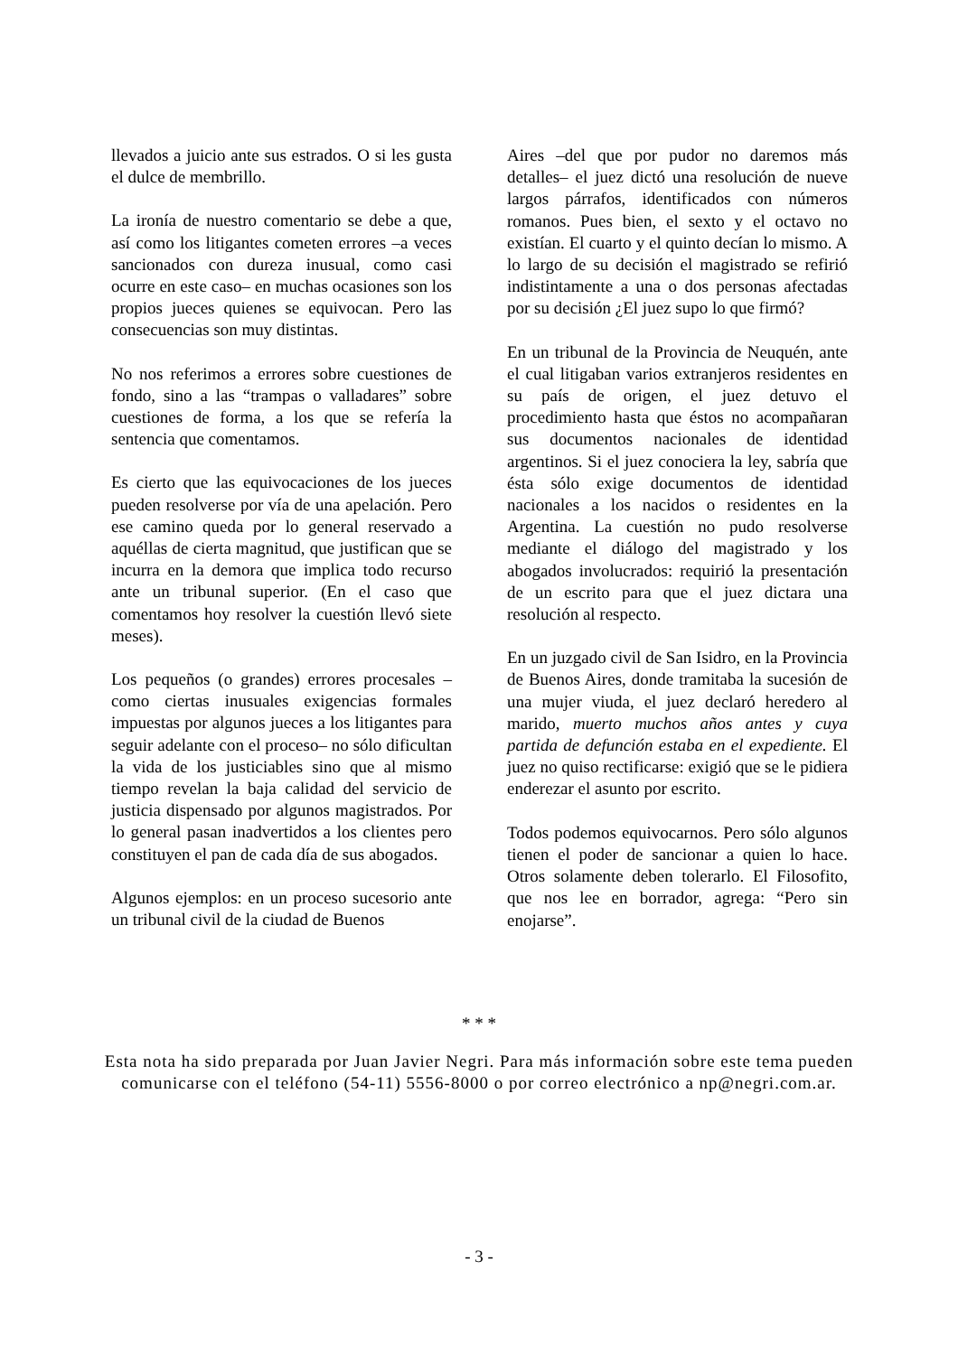llevados a juicio ante sus estrados. O si les gusta el dulce de membrillo.
La ironía de nuestro comentario se debe a que, así como los litigantes cometen errores –a veces sancionados con dureza inusual, como casi ocurre en este caso– en muchas ocasiones son los propios jueces quienes se equivocan. Pero las consecuencias son muy distintas.
No nos referimos a errores sobre cuestiones de fondo, sino a las “trampas o valladares” sobre cuestiones de forma, a los que se refería la sentencia que comentamos.
Es cierto que las equivocaciones de los jueces pueden resolverse por vía de una apelación. Pero ese camino queda por lo general reservado a aquéllas de cierta magnitud, que justifican que se incurra en la demora que implica todo recurso ante un tribunal superior. (En el caso que comentamos hoy resolver la cuestión llevó siete meses).
Los pequeños (o grandes) errores procesales –como ciertas inusuales exigencias formales impuestas por algunos jueces a los litigantes para seguir adelante con el proceso– no sólo dificultan la vida de los justiciables sino que al mismo tiempo revelan la baja calidad del servicio de justicia dispensado por algunos magistrados. Por lo general pasan inadvertidos a los clientes pero constituyen el pan de cada día de sus abogados.
Algunos ejemplos: en un proceso sucesorio ante un tribunal civil de la ciudad de Buenos
Aires –del que por pudor no daremos más detalles– el juez dictó una resolución de nueve largos párrafos, identificados con números romanos. Pues bien, el sexto y el octavo no existían. El cuarto y el quinto decían lo mismo. A lo largo de su decisión el magistrado se refirió indistintamente a una o dos personas afectadas por su decisión ¿El juez supo lo que firmó?
En un tribunal de la Provincia de Neuquén, ante el cual litigaban varios extranjeros residentes en su país de origen, el juez detuvo el procedimiento hasta que éstos no acompañaran sus documentos nacionales de identidad argentinos. Si el juez conociera la ley, sabría que ésta sólo exige documentos de identidad nacionales a los nacidos o residentes en la Argentina. La cuestión no pudo resolverse mediante el diálogo del magistrado y los abogados involucrados: requirió la presentación de un escrito para que el juez dictara una resolución al respecto.
En un juzgado civil de San Isidro, en la Provincia de Buenos Aires, donde tramitaba la sucesión de una mujer viuda, el juez declaró heredero al marido, muerto muchos años antes y cuya partida de defunción estaba en el expediente. El juez no quiso rectificarse: exigió que se le pidiera enderezar el asunto por escrito.
Todos podemos equivocarnos. Pero sólo algunos tienen el poder de sancionar a quien lo hace. Otros solamente deben tolerarlo. El Filosofito, que nos lee en borrador, agrega: “Pero sin enojarse”.
* * *
Esta nota ha sido preparada por Juan Javier Negri. Para más información sobre este tema pueden comunicarse con el teléfono (54-11) 5556-8000 o por correo electrónico a np@negri.com.ar.
- 3 -